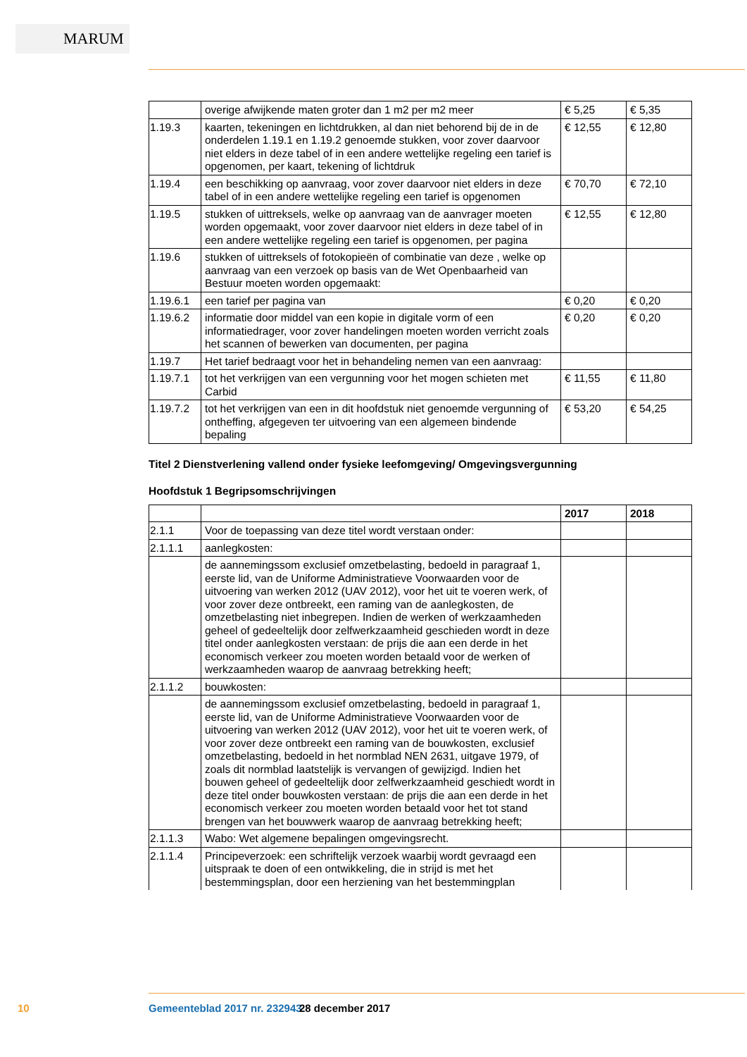MARUM
| | overige afwijkende maten groter dan 1 m2 per m2 meer | € 5,25 | € 5,35 |
| 1.19.3 | kaarten, tekeningen en lichtdrukken, al dan niet behorend bij de in de onderdelen 1.19.1 en 1.19.2 genoemde stukken, voor zover daarvoor niet elders in deze tabel of in een andere wettelijke regeling een tarief is opgenomen, per kaart, tekening of lichtdruk | € 12,55 | € 12,80 |
| 1.19.4 | een beschikking op aanvraag, voor zover daarvoor niet elders in deze tabel of in een andere wettelijke regeling een tarief is opgenomen | € 70,70 | € 72,10 |
| 1.19.5 | stukken of uittreksels, welke op aanvraag van de aanvrager moeten worden opgemaakt, voor zover daarvoor niet elders in deze tabel of in een andere wettelijke regeling een tarief is opgenomen, per pagina | € 12,55 | € 12,80 |
| 1.19.6 | stukken of uittreksels of fotokopieën of combinatie van deze , welke op aanvraag van een verzoek op basis van de Wet Openbaarheid van Bestuur moeten worden opgemaakt: | | |
| 1.19.6.1 | een tarief per pagina van | € 0,20 | € 0,20 |
| 1.19.6.2 | informatie door middel van een kopie in digitale vorm of een informatiedrager, voor zover handelingen moeten worden verricht zoals het scannen of bewerken van documenten, per pagina | € 0,20 | € 0,20 |
| 1.19.7 | Het tarief bedraagt voor het in behandeling nemen van een aanvraag: | | |
| 1.19.7.1 | tot het verkrijgen van een vergunning voor het mogen schieten met Carbid | € 11,55 | € 11,80 |
| 1.19.7.2 | tot het verkrijgen van een in dit hoofdstuk niet genoemde vergunning of ontheffing, afgegeven ter uitvoering van een algemeen bindende bepaling | € 53,20 | € 54,25 |
Titel 2 Dienstverlening vallend onder fysieke leefomgeving/ Omgevingsvergunning
Hoofdstuk 1 Begripsomschrijvingen
| | | 2017 | 2018 |
| --- | --- | --- | --- |
| 2.1.1 | Voor de toepassing van deze titel wordt verstaan onder: | | |
| 2.1.1.1 | aanlegkosten: | | |
| | de aannemingssom exclusief omzetbelasting, bedoeld in paragraaf 1, eerste lid, van de Uniforme Administratieve Voorwaarden voor de uitvoering van werken 2012 (UAV 2012), voor het uit te voeren werk, of voor zover deze ontbreekt, een raming van de aanlegkosten, de omzetbelasting niet inbegrepen. Indien de werken of werkzaamheden geheel of gedeeltelijk door zelfwerkzaamheid geschieden wordt in deze titel onder aanlegkosten verstaan: de prijs die aan een derde in het economisch verkeer zou moeten worden betaald voor de werken of werkzaamheden waarop de aanvraag betrekking heeft; | | |
| 2.1.1.2 | bouwkosten: | | |
| | de aannemingssom exclusief omzetbelasting, bedoeld in paragraaf 1, eerste lid, van de Uniforme Administratieve Voorwaarden voor de uitvoering van werken 2012 (UAV 2012), voor het uit te voeren werk, of voor zover deze ontbreekt een raming van de bouwkosten, exclusief omzetbelasting, bedoeld in het normblad NEN 2631, uitgave 1979, of zoals dit normblad laatstelijk is vervangen of gewijzigd. Indien het bouwen geheel of gedeeltelijk door zelfwerkzaamheid geschiedt wordt in deze titel onder bouwkosten verstaan: de prijs die aan een derde in het economisch verkeer zou moeten worden betaald voor het tot stand brengen van het bouwwerk waarop de aanvraag betrekking heeft; | | |
| 2.1.1.3 | Wabo: Wet algemene bepalingen omgevingsrecht. | | |
| 2.1.1.4 | Principeverzoek: een schriftelijk verzoek waarbij wordt gevraagd een uitspraak te doen of een ontwikkeling, die in strijd is met het bestemmingsplan, door een herziening van het bestemmingplan | | |
10 Gemeenteblad 2017 nr. 232943 28 december 2017